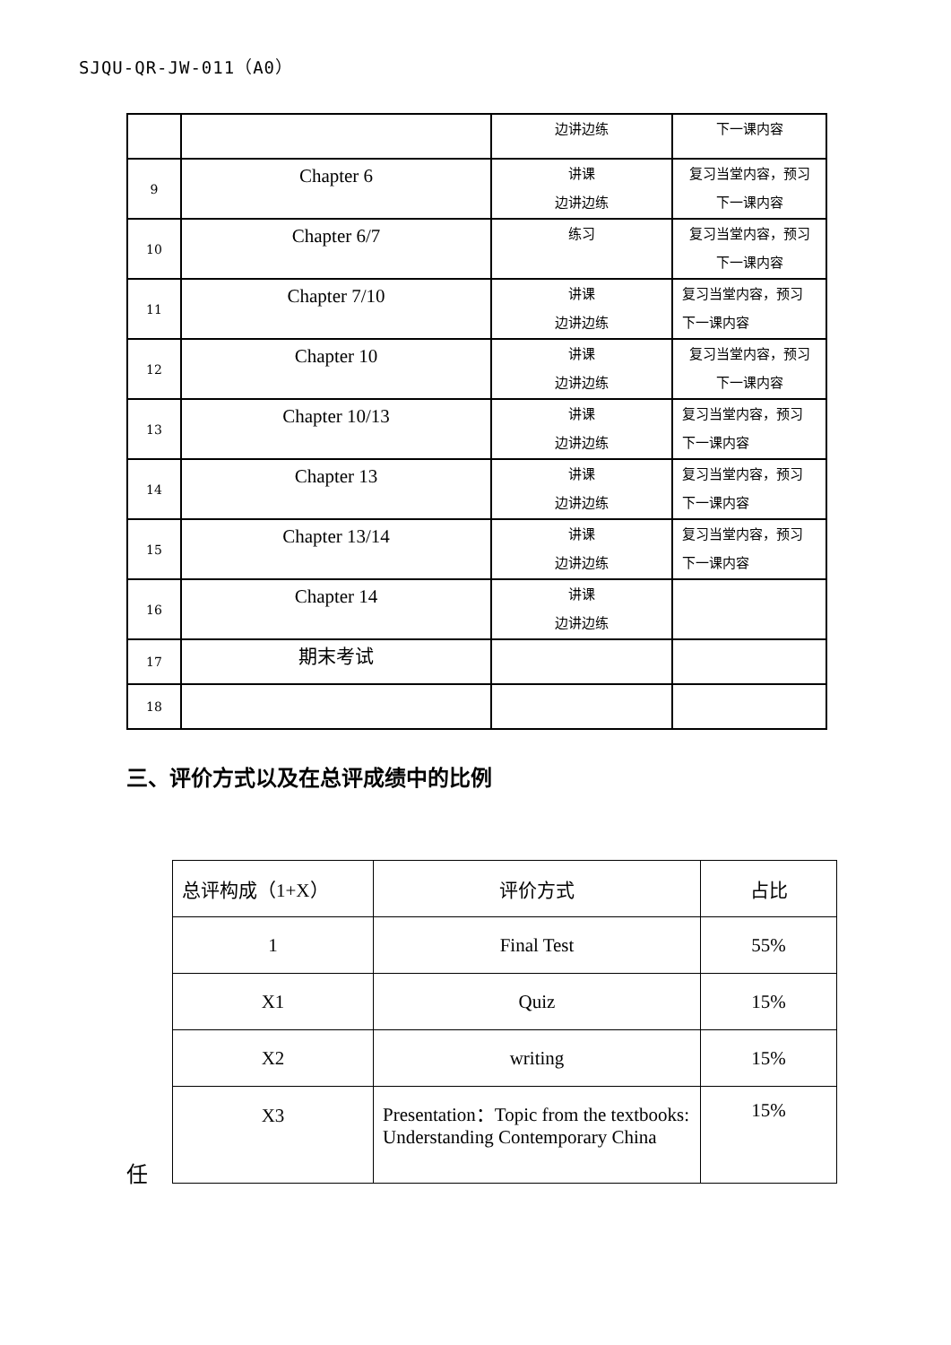SJQU-QR-JW-011（A0）
| | | 边讲边练 | 下一课内容 |
| 9 | Chapter 6 | 讲课 边讲边练 | 复习当堂内容，预习 下一课内容 |
| 10 | Chapter 6/7 | 练习 | 复习当堂内容，预习 下一课内容 |
| 11 | Chapter 7/10 | 讲课 边讲边练 | 复习当堂内容，预习 下一课内容 |
| 12 | Chapter 10 | 讲课 边讲边练 | 复习当堂内容，预习 下一课内容 |
| 13 | Chapter 10/13 | 讲课 边讲边练 | 复习当堂内容，预习 下一课内容 |
| 14 | Chapter 13 | 讲课 边讲边练 | 复习当堂内容，预习 下一课内容 |
| 15 | Chapter 13/14 | 讲课 边讲边练 | 复习当堂内容，预习 下一课内容 |
| 16 | Chapter 14 | 讲课 边讲边练 | |
| 17 | 期末考试 | | |
| 18 | | | |
三、评价方式以及在总评成绩中的比例
| 总评构成（1+X） | 评价方式 | 占比 |
| 1 | Final Test | 55% |
| X1 | Quiz | 15% |
| X2 | writing | 15% |
| X3 | Presentation：Topic from the textbooks: Understanding Contemporary China | 15% |
任